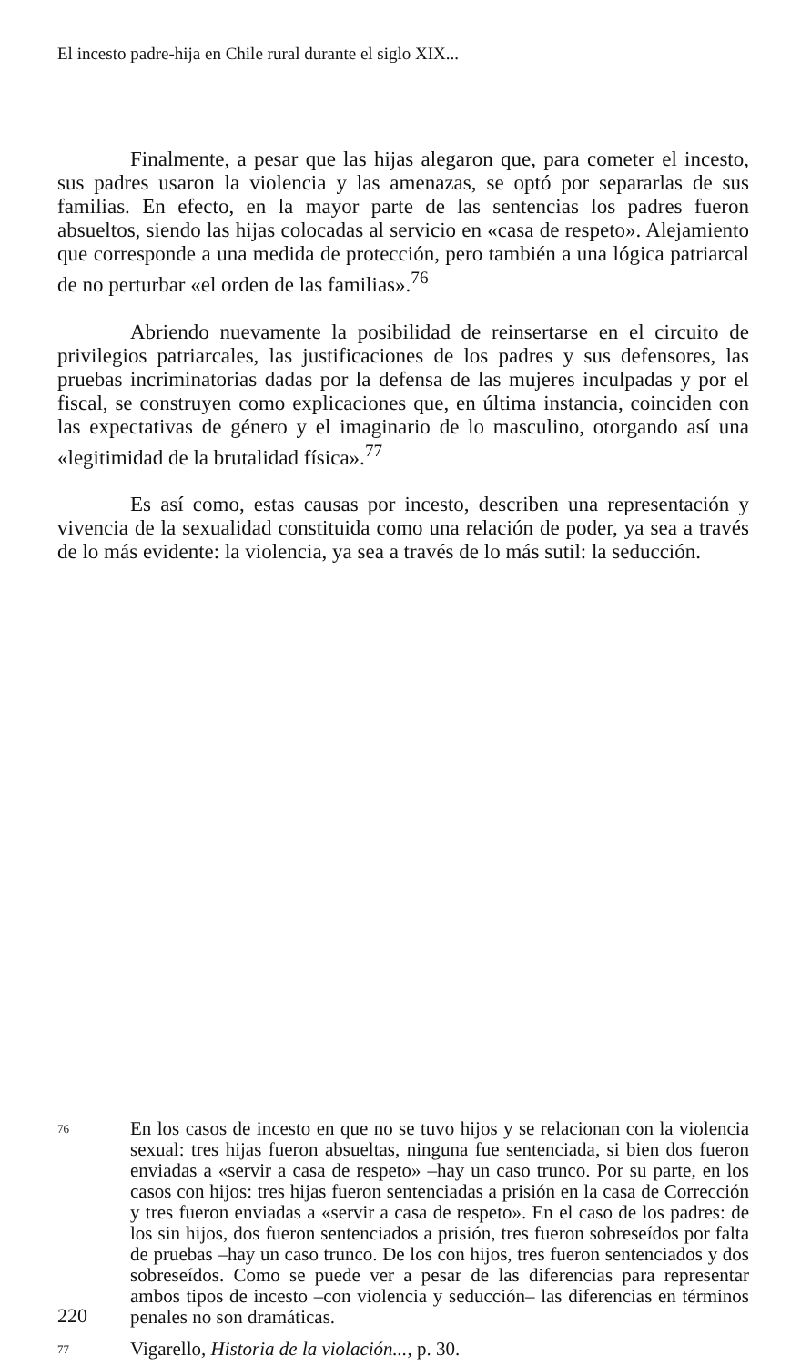El incesto padre-hija en Chile rural durante el siglo XIX...
Finalmente, a pesar que las hijas alegaron que, para cometer el incesto, sus padres usaron la violencia y las amenazas, se optó por separarlas de sus familias. En efecto, en la mayor parte de las sentencias los padres fueron absueltos, siendo las hijas colocadas al servicio en «casa de respeto». Alejamiento que corresponde a una medida de protección, pero también a una lógica patriarcal de no perturbar «el orden de las familias».<sup>76</sup>
Abriendo nuevamente la posibilidad de reinsertarse en el circuito de privilegios patriarcales, las justificaciones de los padres y sus defensores, las pruebas incriminatorias dadas por la defensa de las mujeres inculpadas y por el fiscal, se construyen como explicaciones que, en última instancia, coinciden con las expectativas de género y el imaginario de lo masculino, otorgando así una «legitimidad de la brutalidad física».<sup>77</sup>
Es así como, estas causas por incesto, describen una representación y vivencia de la sexualidad constituida como una relación de poder, ya sea a través de lo más evidente: la violencia, ya sea a través de lo más sutil: la seducción.
76 En los casos de incesto en que no se tuvo hijos y se relacionan con la violencia sexual: tres hijas fueron absueltas, ninguna fue sentenciada, si bien dos fueron enviadas a «servir a casa de respeto» –hay un caso trunco. Por su parte, en los casos con hijos: tres hijas fueron sentenciadas a prisión en la casa de Corrección y tres fueron enviadas a «servir a casa de respeto». En el caso de los padres: de los sin hijos, dos fueron sentenciados a prisión, tres fueron sobreseídos por falta de pruebas –hay un caso trunco. De los con hijos, tres fueron sentenciados y dos sobreseídos. Como se puede ver a pesar de las diferencias para representar ambos tipos de incesto –con violencia y seducción– las diferencias en términos penales no son dramáticas.
77 Vigarello, Historia de la violación..., p. 30.
220